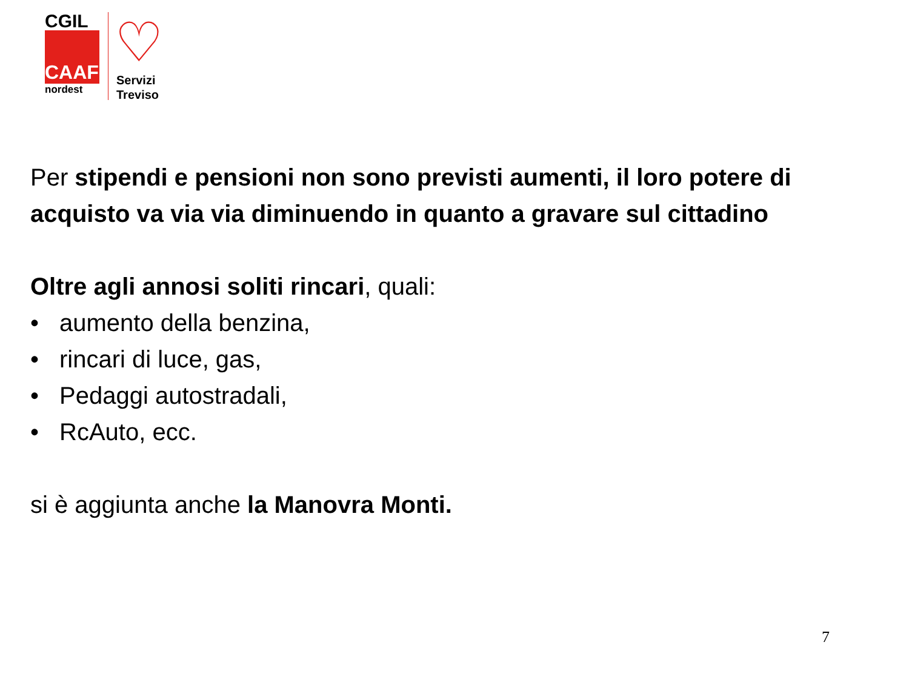CGIL
CAAF
nordest
♡
Servizi
Treviso
Per stipendi e pensioni non sono previsti aumenti, il loro potere di acquisto va via via diminuendo in quanto a gravare sul cittadino
Oltre agli annosi soliti rincari, quali:
• aumento della benzina,
• rincari di luce, gas,
• Pedaggi autostradali,
• RcAuto, ecc.
si è aggiunta anche la Manovra Monti.
7